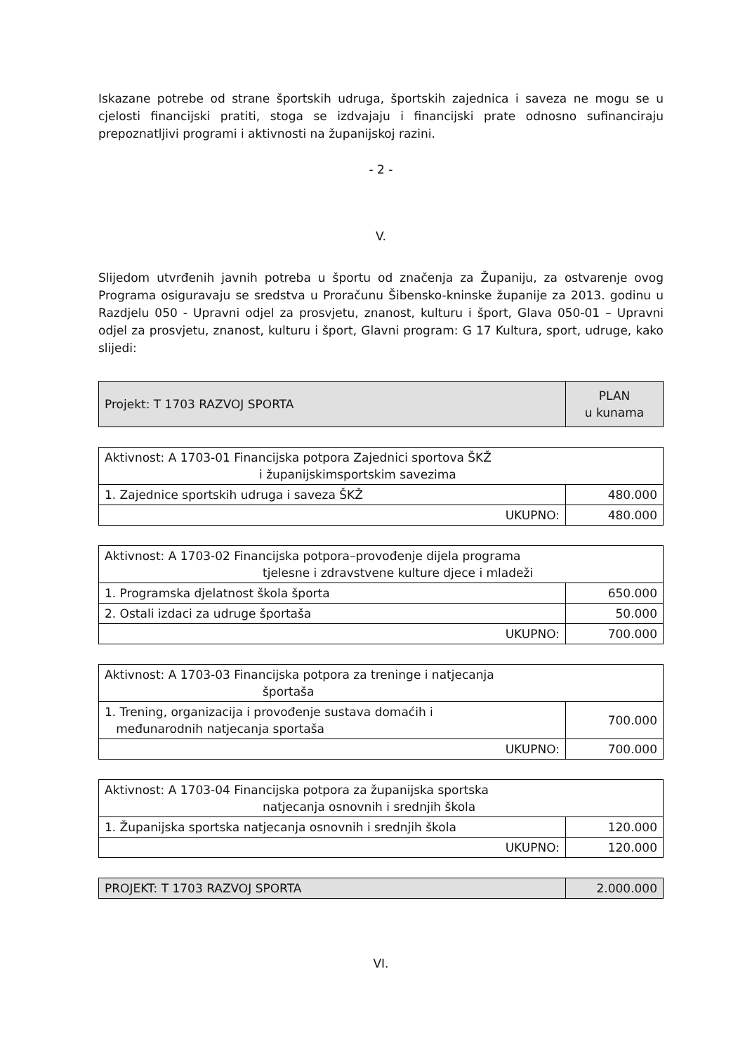Iskazane potrebe od strane športskih udruga, športskih zajednica i saveza ne mogu se u cjelosti financijski pratiti, stoga se izdvajaju i financijski prate odnosno sufinanciraju prepoznatljivi programi i aktivnosti na županijskoj razini.
- 2 -
V.
Slijedom utvrđenih javnih potreba u športu od značenja za Županiju, za ostvarenje ovog Programa osiguravaju se sredstva u Proračunu Šibensko-kninske županije za 2013. godinu u Razdjelu 050 - Upravni odjel za prosvjetu, znanost, kulturu i šport, Glava 050-01 – Upravni odjel za prosvjetu, znanost, kulturu i šport, Glavni program: G 17 Kultura, sport, udruge, kako slijedi:
| Projekt: T 1703 RAZVOJ SPORTA | PLAN u kunama |
| Aktivnost: A 1703-01 Financijska potpora Zajednici sportova ŠKŽ i županijskimsportskim savezima | |
| 1. Zajednice sportskih udruga i saveza ŠKŽ | 480.000 |
| UKUPNO: | 480.000 |
| Aktivnost: A 1703-02 Financijska potpora–provođenje dijela programa tjelesne i zdravstvene kulture djece i mladeži | |
| 1. Programska djelatnost škola športa | 650.000 |
| 2. Ostali izdaci za udruge športaša | 50.000 |
| UKUPNO: | 700.000 |
| Aktivnost: A 1703-03 Financijska potpora za treninge i natjecanja športaša | |
| 1. Trening, organizacija i provođenje sustava domaćih i međunarodnih natjecanja sportaša | 700.000 |
| UKUPNO: | 700.000 |
| Aktivnost: A 1703-04 Financijska potpora za županijska sportska natjecanja osnovnih i srednjih škola | |
| 1. Županijska sportska natjecanja osnovnih i srednjih škola | 120.000 |
| UKUPNO: | 120.000 |
| PROJEKT: T 1703 RAZVOJ SPORTA | 2.000.000 |
VI.